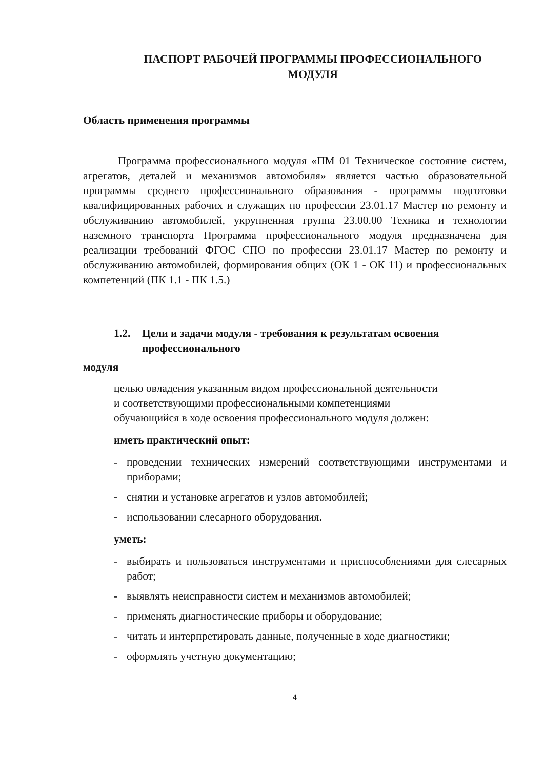ПАСПОРТ РАБОЧЕЙ ПРОГРАММЫ ПРОФЕССИОНАЛЬНОГО МОДУЛЯ
Область применения программы
Программа профессионального модуля «ПМ 01 Техническое состояние систем, агрегатов, деталей и механизмов автомобиля» является частью образовательной программы среднего профессионального образования - программы подготовки квалифицированных рабочих и служащих по профессии 23.01.17 Мастер по ремонту и обслуживанию автомобилей, укрупненная группа 23.00.00 Техника и технологии наземного транспорта Программа профессионального модуля предназначена для реализации требований ФГОС СПО по профессии 23.01.17 Мастер по ремонту и обслуживанию автомобилей, формирования общих (ОК 1 - ОК 11) и профессиональных компетенций (ПК 1.1 - ПК 1.5.)
1.2. Цели и задачи модуля - требования к результатам освоения профессионального
модуля
целью овладения указанным видом профессиональной деятельности и соответствующими профессиональными компетенциями обучающийся в ходе освоения профессионального модуля должен:
иметь практический опыт:
- проведении технических измерений соответствующими инструментами и приборами;
- снятии и установке агрегатов и узлов автомобилей;
- использовании слесарного оборудования.
уметь:
- выбирать и пользоваться инструментами и приспособлениями для слесарных работ;
- выявлять неисправности систем и механизмов автомобилей;
- применять диагностические приборы и оборудование;
- читать и интерпретировать данные, полученные в ходе диагностики;
- оформлять учетную документацию;
4